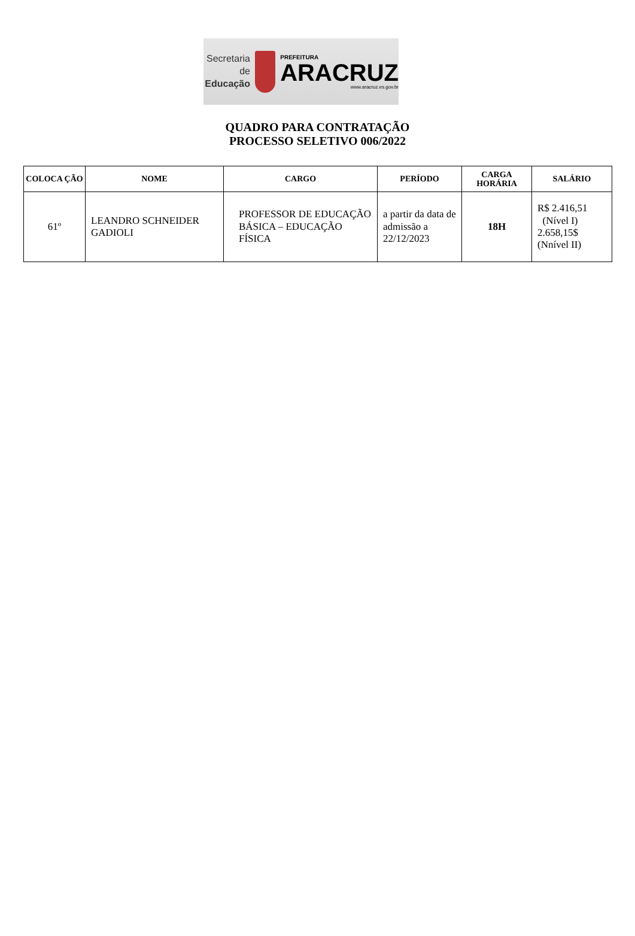Secretaria de
Educação
PREFEITURA
ARACRUZ
www.aracruz.es.gov.br
QUADRO PARA CONTRATAÇÃO
PROCESSO SELETIVO 006/2022
| COLOCA ÇÃO | NOME | CARGO | PERÍODO | CARGA HORÁRIA | SALÁRIO |
| --- | --- | --- | --- | --- | --- |
| 61º | LEANDRO SCHNEIDER GADIOLI | PROFESSOR DE EDUCAÇÃO BÁSICA – EDUCAÇÃO FÍSICA | a partir da data de admissão a 22/12/2023 | 18H | R$ 2.416,51 (Nível I) 2.658,15$ (Nnível II) |